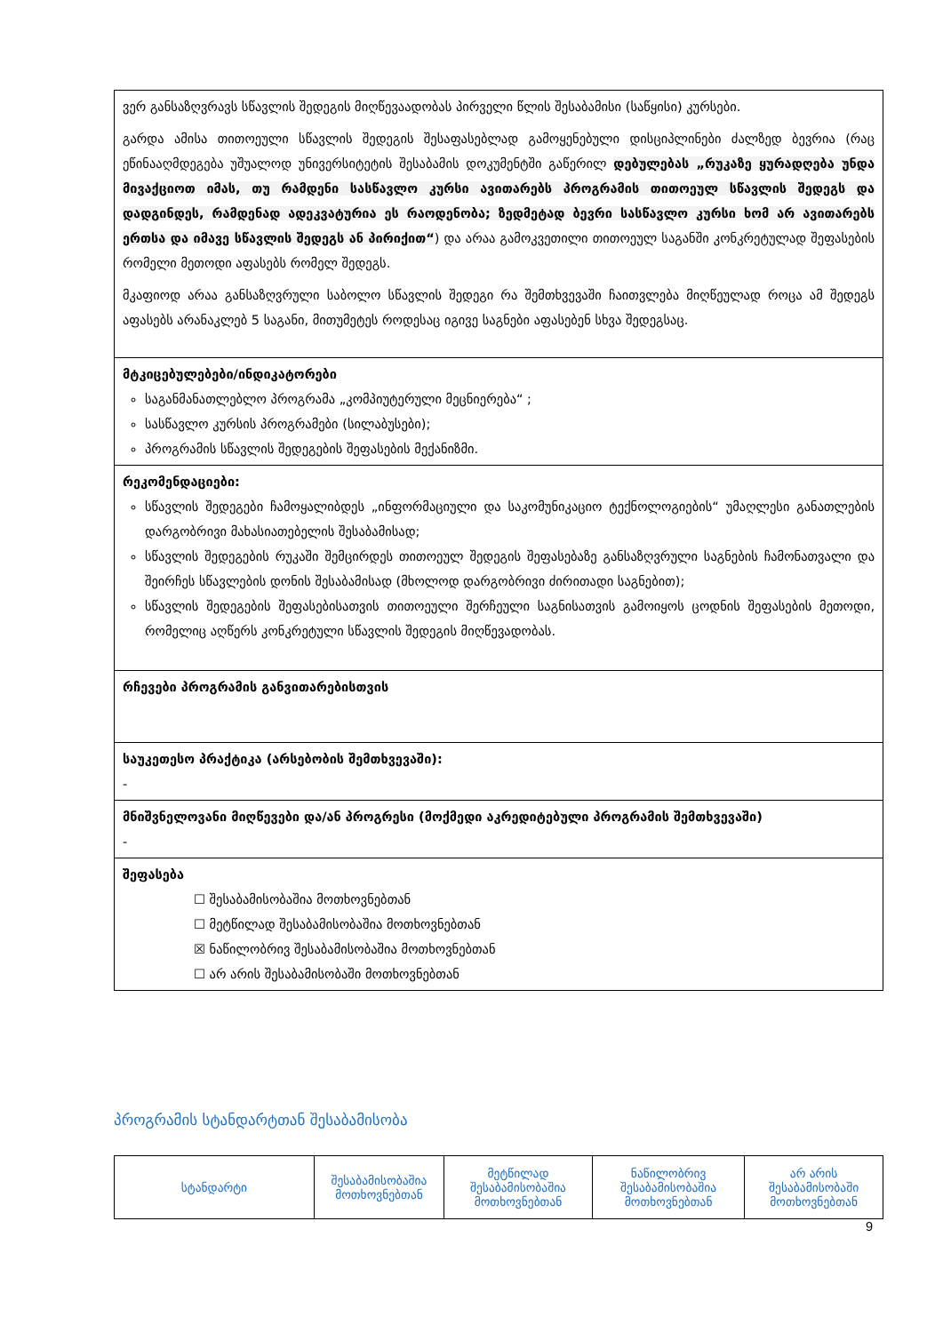| ვერ განსაზღვრავს სწავლის შედეგის მიღწევაადობას პირველი წლის შესაბამისი (საწყისი) კურსები. გარდა ამისა თითოეული სწავლის შედეგის შესაფასებლად გამოყენებული დისციპლინები ძალზედ ბევრია (რაც ეწინააღმდეგება უშუალოდ უნივერსიტეტის შესაბამის დოკუმენტში გაწერილ დებულებას „რუკაზე ყურადღება უნდა მივაქციოთ იმას, თუ რამდენი სასწავლო კურსი ავითარებს პროგრამის თითოეულ სწავლის შედეგს და დადგინდეს, რამდენად ადეკვატურია ეს რაოდენობა; ზედმეტად ბევრი სასწავლო კურსი ხომ არ ავითარებს ერთსა და იმავე სწავლის შედეგს ან პირიქით“ ) და არაა გამოკვეთილი თითოეულ საგანში კონკრეტულად შეფასების რომელი მეთოდი აფასებს რომელ შედეგს. მკაფიოდ არაა განსაზღვრული საბოლო სწავლის შედეგი რა შემთხვევაში ჩაითვლება მიღწეულად როცა ამ შედეგს აფასებს არანაკლებ 5 საგანი, მითუმეტეს როდესაც იგივე საგნები აფასებენ სხვა შედეგსაც. |
| მტკიცებულებები/ინდიკატორები საგანმანათლებლო პროგრამა „კომპიუტერული მეცნიერება“ ; სასწავლო კურსის პროგრამები (სილაბუსები); პროგრამის სწავლის შედეგების შეფასების მექანიზმი. |
| რეკომენდაციები: სწავლის შედეგები ჩამოყალიბდეს „ინფორმაციული და საკომუნიკაციო ტექნოლოგიების“ უმაღლესი განათლების დარგობრივი მახასიათებელის შესაბამისად; სწავლის შედეგების რუკაში შემცირდეს თითოეულ შედეგის შეფასებაზე განსაზღვრული საგნების ჩამონათვალი და შეირჩეს სწავლების დონის შესაბამისად (მხოლოდ დარგობრივი ძირითადი საგნებით); სწავლის შედეგების შეფასებისათვის თითოეული შერჩეული საგნისათვის გამოიყოს ცოდნის შეფასების მეთოდი, რომელიც აღწერს კონკრეტული სწავლის შედეგის მიღწევადობას. |
| რჩევები პროგრამის განვითარებისთვის |
| საუკეთესო პრაქტიკა (არსებობის შემთხვევაში): - |
| მნიშვნელოვანი მიღწევები და/ან პროგრესი (მოქმედი აკრედიტებული პროგრამის შემთხვევაში) - |
| შეფასება ☐ შესაბამისობაშია მოთხოვნებთან ☐ მეტწილად შესაბამისობაშია მოთხოვნებთან ☒ ნაწილობრივ შესაბამისობაშია მოთხოვნებთან ☐ არ არის შესაბამისობაში მოთხოვნებთან |
პროგრამის სტანდარტთან შესაბამისობა
| სტანდარტი | შესაბამისობაშია მოთხოვნებთან | მეტწილად შესაბამისობაშია მოთხოვნებთან | ნაწილობრივ შესაბამისობაშია მოთხოვნებთან | არ არის შესაბამისობაში მოთხოვნებთან |
| --- | --- | --- | --- | --- |
9